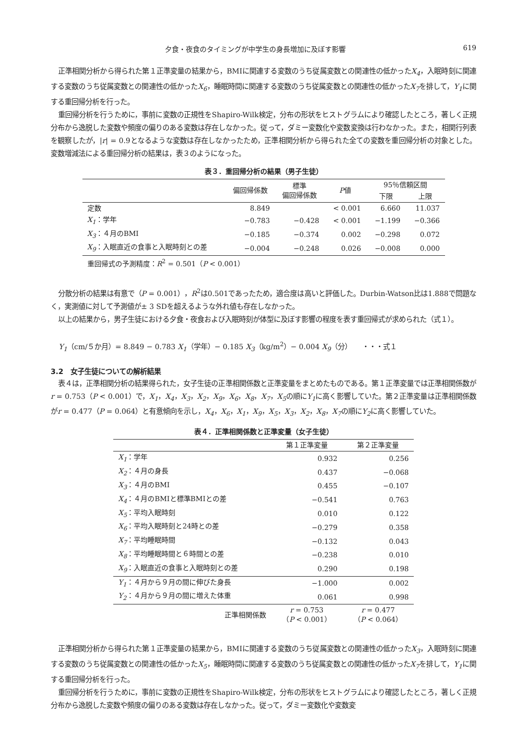夕食・夜食のタイミングが中学生の身長増加に及ぼす影響 619
正準相関分析から得られた第１正準変量の結果から，BMIに関連する変数のうち従属変数との関連性の低かったX<sub>4</sub>，入眠時刻に関連する変数のうち従属変数との関連性の低かったX<sub>6</sub>，睡眠時間に関連する変数のうち従属変数との関連性の低かったX<sub>7</sub>を排して，Y<sub>1</sub>に関する重回帰分析を行った。
重回帰分析を行うために，事前に変数の正規性をShapiro-Wilk検定，分布の形状をヒストグラムにより確認したところ，著しく正規分布から逸脱した変数や頻度の偏りのある変数は存在しなかった。従って，ダミー変数化や変数変換は行わなかった。また，相関行列表を観察したが，|r| = 0.9となるような変数は存在しなかったため，正準相関分析から得られた全ての変数を重回帰分析の対象とした。変数増減法による重回帰分析の結果は，表３のようになった。
表３．重回帰分析の結果（男子生徒）
| | 偏回帰係数 | 標準 偏回帰係数 | P 値 | 95％信頼区間 | |
| --- | --- | --- | --- | --- | --- |
| | | | | 下限 | 上限 |
| 定数 | 8.849 | | < 0.001 | 6.660 | 11.037 |
| X<sub>1</sub> ：学年 | −0.783 | −0.428 | < 0.001 | −1.199 | −0.366 |
| X<sub>3</sub> ：４月のBMI | −0.185 | −0.374 | 0.002 | −0.298 | 0.072 |
| X<sub>9</sub> ：入眠直近の食事と入眠時刻との差 | −0.004 | −0.248 | 0.026 | −0.008 | 0.000 |
| 重回帰式の予測精度： R<sup>2</sup> = 0.501（ P < 0.001） | | | | | |
分散分析の結果は有意で（P = 0.001），R<sup>2</sup>は0.501であったため，適合度は高いと評価した。Durbin-Watson比は1.888で問題なく，実測値に対して予測値が± 3 SDを超えるような外れ値も存在しなかった。
以上の結果から，男子生徒における夕食・夜食および入眠時刻が体型に及ぼす影響の程度を表す重回帰式が求められた（式１）。
Y<sub>1</sub>（cm/５か月）= 8.849 − 0.783 X<sub>1</sub>（学年）− 0.185 X<sub>3</sub>（kg/m<sup>2</sup>）− 0.004 X<sub>9</sub>（分）　　・・・式１
3.2　女子生徒についての解析結果
表４は，正準相関分析の結果得られた，女子生徒の正準相関係数と正準変量をまとめたものである。第１正準変量では正準相関係数がr = 0.753（P < 0.001）で，X<sub>1</sub>，X<sub>4</sub>，X<sub>3</sub>，X<sub>2</sub>，X<sub>9</sub>，X<sub>6</sub>，X<sub>8</sub>，X<sub>7</sub>，X<sub>5</sub>の順にY<sub>1</sub>に高く影響していた。第２正準変量は正準相関係数がr = 0.477（P = 0.064）と有意傾向を示し，X<sub>4</sub>，X<sub>6</sub>，X<sub>1</sub>，X<sub>9</sub>，X<sub>5</sub>，X<sub>3</sub>，X<sub>2</sub>，X<sub>8</sub>，X<sub>7</sub>の順にY<sub>2</sub>に高く影響していた。
表４．正準相関係数と正準変量（女子生徒）
| | 第１正準変量 | 第２正準変量 |
| --- | --- | --- |
| X<sub>1</sub> ：学年 | 0.932 | 0.256 |
| X<sub>2</sub> ：４月の身長 | 0.437 | −0.068 |
| X<sub>3</sub> ：４月のBMI | 0.455 | −0.107 |
| X<sub>4</sub> ：４月のBMIと標準BMIとの差 | −0.541 | 0.763 |
| X<sub>5</sub> ：平均入眠時刻 | 0.010 | 0.122 |
| X<sub>6</sub> ：平均入眠時刻と24時との差 | −0.279 | 0.358 |
| X<sub>7</sub> ：平均睡眠時間 | −0.132 | 0.043 |
| X<sub>8</sub> ：平均睡眠時間と６時間との差 | −0.238 | 0.010 |
| X<sub>9</sub> ：入眠直近の食事と入眠時刻との差 | 0.290 | 0.198 |
| Y<sub>1</sub> ：４月から９月の間に伸びた身長 | −1.000 | 0.002 |
| Y<sub>2</sub> ：４月から９月の間に増えた体重 | 0.061 | 0.998 |
| 正準相関係数 | r = 0.753 （ P < 0.001） | r = 0.477 （ P < 0.064） |
正準相関分析から得られた第１正準変量の結果から，BMIに関連する変数のうち従属変数との関連性の低かったX<sub>3</sub>，入眠時刻に関連する変数のうち従属変数との関連性の低かったX<sub>5</sub>，睡眠時間に関連する変数のうち従属変数との関連性の低かったX<sub>7</sub>を排して，Y<sub>1</sub>に関する重回帰分析を行った。
重回帰分析を行うために，事前に変数の正規性をShapiro-Wilk検定，分布の形状をヒストグラムにより確認したところ，著しく正規分布から逸脱した変数や頻度の偏りのある変数は存在しなかった。従って，ダミー変数化や変数変